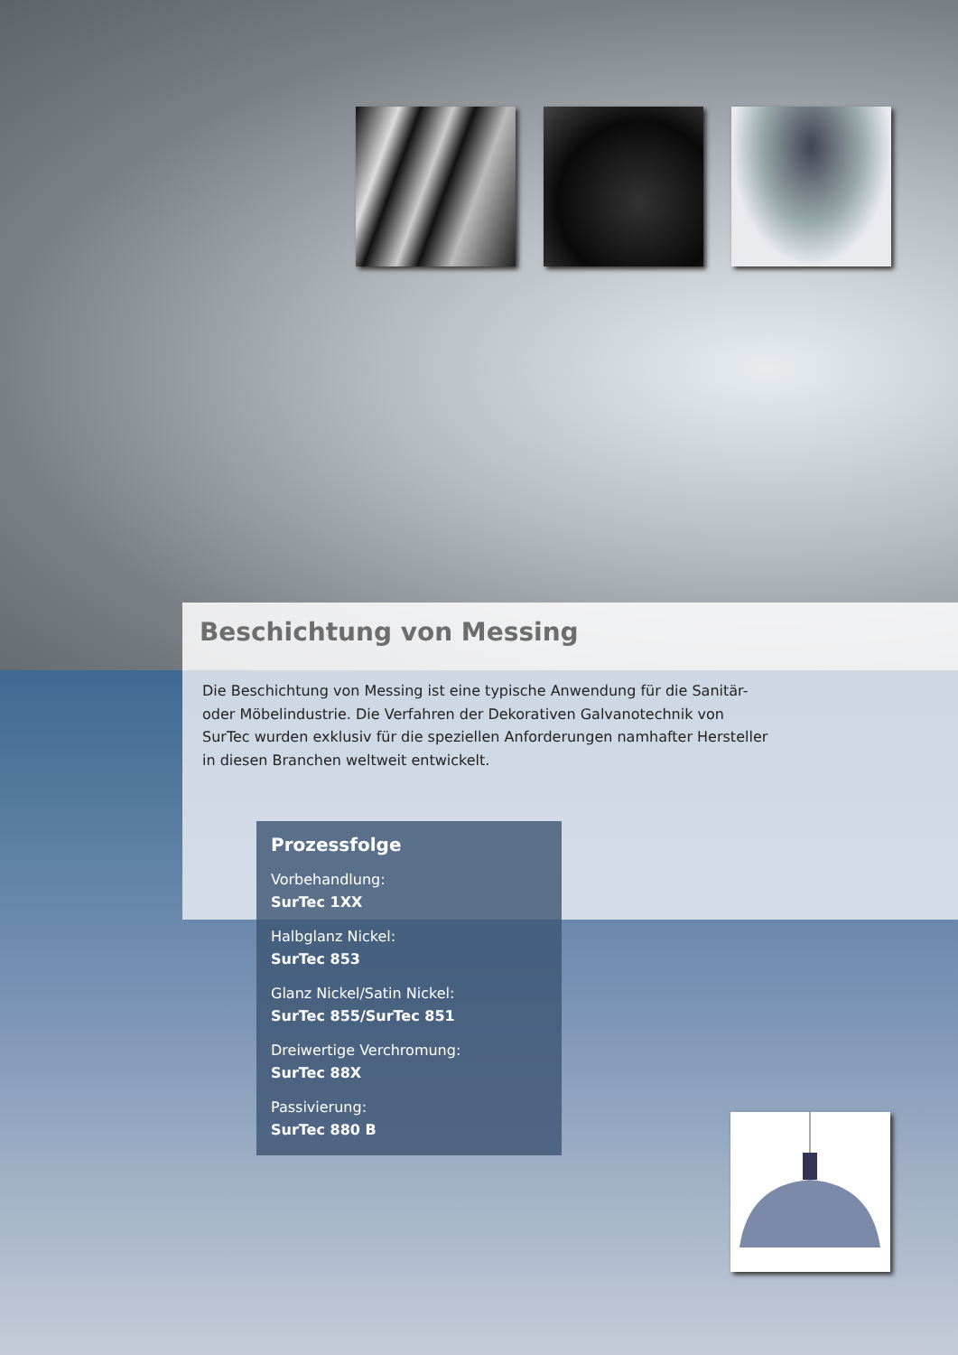Beschichtung von Messing
Die Beschichtung von Messing ist eine typische Anwendung für die Sanitär- oder Möbelindustrie. Die Verfahren der Dekorativen Galvanotechnik von SurTec wurden exklusiv für die speziellen Anforderungen namhafter Hersteller in diesen Branchen weltweit entwickelt.
Prozessfolge
Vorbehandlung:
SurTec 1XX
Halbglanz Nickel:
SurTec 853
Glanz Nickel/Satin Nickel:
SurTec 855/SurTec 851
Dreiwertige Verchromung:
SurTec 88X
Passivierung:
SurTec 880 B